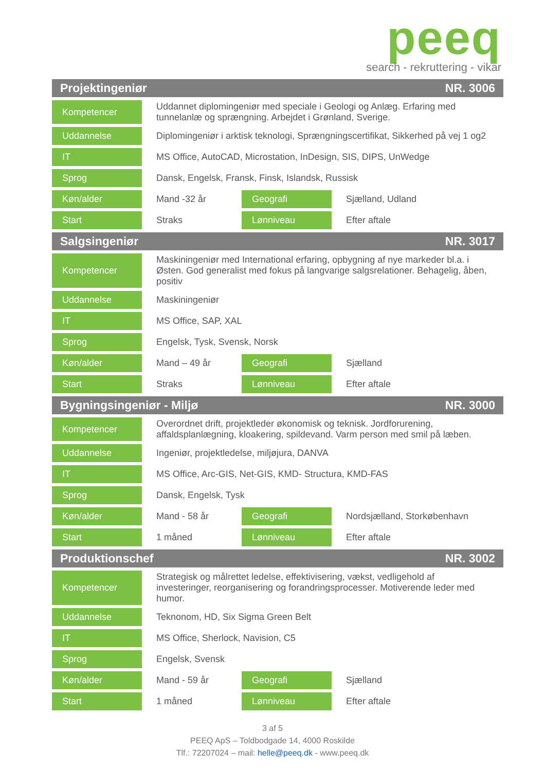peeq
search - rekruttering - vikar
| Projektingeniør NR. 3006 | | | |
| --- | --- | --- | --- |
| Kompetencer | Uddannet diplomingeniør med speciale i Geologi og Anlæg. Erfaring med tunnelanlæ og sprængning. Arbejdet i Grønland, Sverige. | | |
| Uddannelse | Diplomingeniør i arktisk teknologi, Sprængningscertifikat, Sikkerhed på vej 1 og2 | | |
| IT | MS Office, AutoCAD, Microstation, InDesign, SIS, DIPS, UnWedge | | |
| Sprog | Dansk, Engelsk, Fransk, Finsk, Islandsk, Russisk | | |
| Køn/alder | Mand -32 år | Geografi | Sjælland, Udland |
| Start | Straks | Lønniveau | Efter aftale |
| Salgsingeniør NR. 3017 | | | |
| Kompetencer | Maskiningeniør med International erfaring, opbygning af nye markeder bl.a. i Østen. God generalist med fokus på langvarige salgsrelationer. Behagelig, åben, positiv | | |
| Uddannelse | Maskiningeniør | | |
| IT | MS Office, SAP, XAL | | |
| Sprog | Engelsk, Tysk, Svensk, Norsk | | |
| Køn/alder | Mand – 49 år | Geografi | Sjælland |
| Start | Straks | Lønniveau | Efter aftale |
| Bygningsingeniør - Miljø NR. 3000 | | | |
| Kompetencer | Overordnet drift, projektleder økonomisk og teknisk. Jordforurening, affaldsplanlægning, kloakering, spildevand. Varm person med smil på læben. | | |
| Uddannelse | Ingeniør, projektledelse, miljøjura, DANVA | | |
| IT | MS Office, Arc-GIS, Net-GIS, KMD- Structura, KMD-FAS | | |
| Sprog | Dansk, Engelsk, Tysk | | |
| Køn/alder | Mand - 58 år | Geografi | Nordsjælland, Storkøbenhavn |
| Start | 1 måned | Lønniveau | Efter aftale |
| Produktionschef NR. 3002 | | | |
| Kompetencer | Strategisk og målrettet ledelse, effektivisering, vækst, vedligehold af investeringer, reorganisering og forandringsprocesser. Motiverende leder med humor. | | |
| Uddannelse | Teknonom, HD, Six Sigma Green Belt | | |
| IT | MS Office, Sherlock, Navision, C5 | | |
| Sprog | Engelsk, Svensk | | |
| Køn/alder | Mand - 59 år | Geografi | Sjælland |
| Start | 1 måned | Lønniveau | Efter aftale |
3 af 5
PEEQ ApS – Toldbodgade 14, 4000 Roskilde
Tlf.: 72207024 – mail: helle@peeq.dk - www.peeq.dk